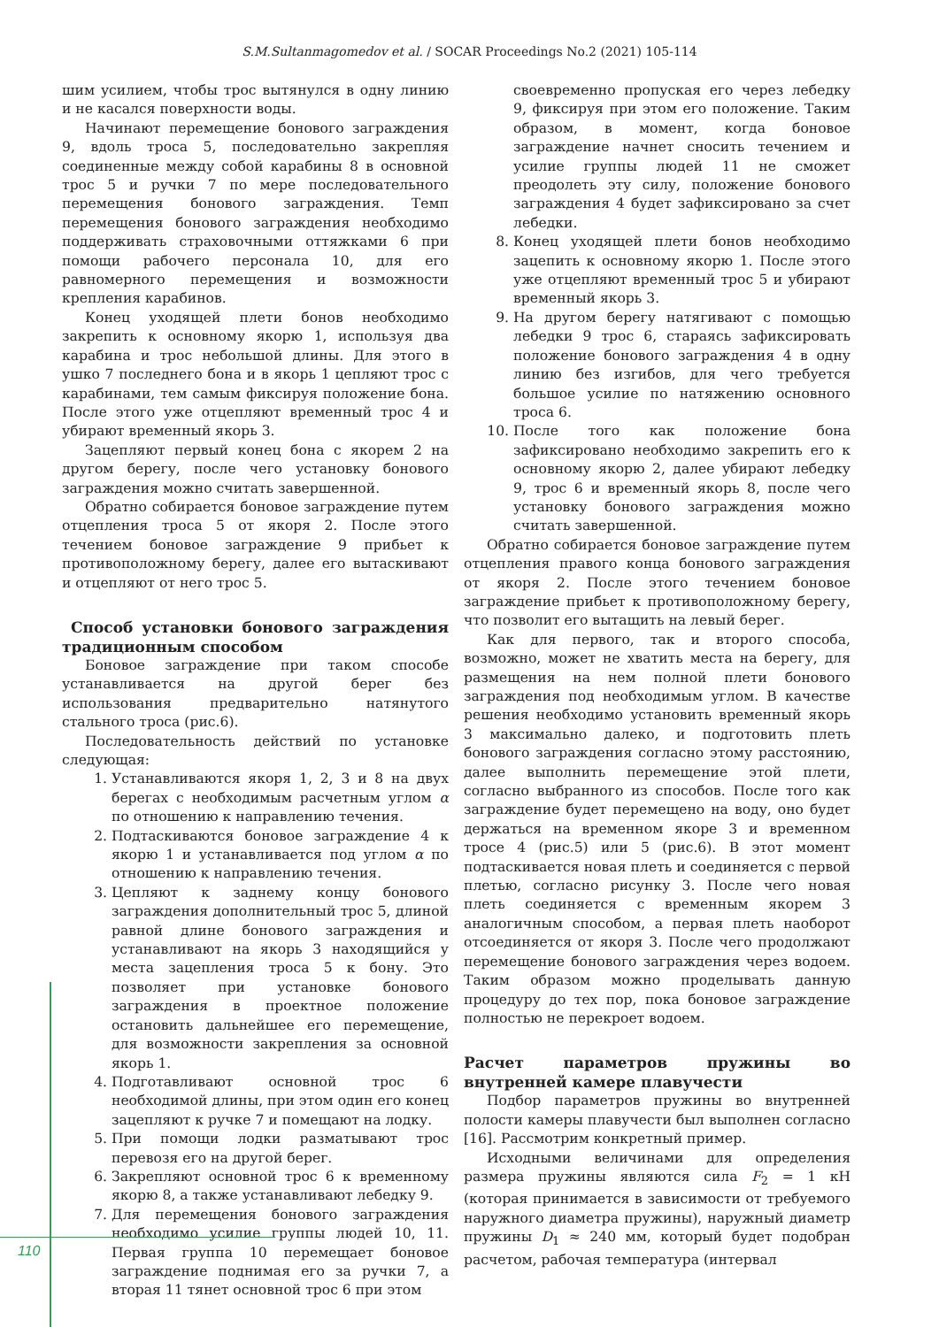S.M.Sultanmagomedov et al. / SOCAR Proceedings No.2 (2021) 105-114
шим усилием, чтобы трос вытянулся в одну линию и не касался поверхности воды.
Начинают перемещение бонового заграждения 9, вдоль троса 5, последовательно закрепляя соединенные между собой карабины 8 в основной трос 5 и ручки 7 по мере последовательного перемещения бонового заграждения. Темп перемещения бонового заграждения необходимо поддерживать страховочными оттяжками 6 при помощи рабочего персонала 10, для его равномерного перемещения и возможности крепления карабинов.
Конец уходящей плети бонов необходимо закрепить к основному якорю 1, используя два карабина и трос небольшой длины. Для этого в ушко 7 последнего бона и в якорь 1 цепляют трос с карабинами, тем самым фиксируя положение бона. После этого уже отцепляют временный трос 4 и убирают временный якорь 3.
Зацепляют первый конец бона с якорем 2 на другом берегу, после чего установку бонового заграждения можно считать завершенной.
Обратно собирается боновое заграждение путем отцепления троса 5 от якоря 2. После этого течением боновое заграждение 9 прибьет к противоположному берегу, далее его вытаскивают и отцепляют от него трос 5.
Способ установки бонового заграждения традиционным способом
Боновое заграждение при таком способе устанавливается на другой берег без использования предварительно натянутого стального троса (рис.6).
Последовательность действий по установке следующая:
1. Устанавливаются якоря 1, 2, 3 и 8 на двух берегах с необходимым расчетным углом α по отношению к направлению течения.
2. Подтаскиваются боновое заграждение 4 к якорю 1 и устанавливается под углом α по отношению к направлению течения.
3. Цепляют к заднему концу бонового заграждения дополнительный трос 5, длиной равной длине бонового заграждения и устанавливают на якорь 3 находящийся у места зацепления троса 5 к бону. Это позволяет при установке бонового заграждения в проектное положение остановить дальнейшее его перемещение, для возможности закрепления за основной якорь 1.
4. Подготавливают основной трос 6 необходимой длины, при этом один его конец зацепляют к ручке 7 и помещают на лодку.
5. При помощи лодки разматывают трос перевозя его на другой берег.
6. Закрепляют основной трос 6 к временному якорю 8, а также устанавливают лебедку 9.
7. Для перемещения бонового заграждения необходимо усилие группы людей 10, 11. Первая группа 10 перемещает боновое заграждение поднимая его за ручки 7, а вторая 11 тянет основной трос 6 при этом
своевременно пропуская его через лебедку 9, фиксируя при этом его положение. Таким образом, в момент, когда боновое заграждение начнет сносить течением и усилие группы людей 11 не сможет преодолеть эту силу, положение бонового заграждения 4 будет зафиксировано за счет лебедки.
8. Конец уходящей плети бонов необходимо зацепить к основному якорю 1. После этого уже отцепляют временный трос 5 и убирают временный якорь 3.
9. На другом берегу натягивают с помощью лебедки 9 трос 6, стараясь зафиксировать положение бонового заграждения 4 в одну линию без изгибов, для чего требуется большое усилие по натяжению основного троса 6.
10. После того как положение бона зафиксировано необходимо закрепить его к основному якорю 2, далее убирают лебедку 9, трос 6 и временный якорь 8, после чего установку бонового заграждения можно считать завершенной.
Обратно собирается боновое заграждение путем отцепления правого конца бонового заграждения от якоря 2. После этого течением боновое заграждение прибьет к противоположному берегу, что позволит его вытащить на левый берег.
Как для первого, так и второго способа, возможно, может не хватить места на берегу, для размещения на нем полной плети бонового заграждения под необходимым углом. В качестве решения необходимо установить временный якорь 3 максимально далеко, и подготовить плеть бонового заграждения согласно этому расстоянию, далее выполнить перемещение этой плети, согласно выбранного из способов. После того как заграждение будет перемещено на воду, оно будет держаться на временном якоре 3 и временном тросе 4 (рис.5) или 5 (рис.6). В этот момент подтаскивается новая плеть и соединяется с первой плетью, согласно рисунку 3. После чего новая плеть соединяется с временным якорем 3 аналогичным способом, а первая плеть наоборот отсоединяется от якоря 3. После чего продолжают перемещение бонового заграждения через водоем. Таким образом можно проделывать данную процедуру до тех пор, пока боновое заграждение полностью не перекроет водоем.
Расчет параметров пружины во внутренней камере плавучести
Подбор параметров пружины во внутренней полости камеры плавучести был выполнен согласно [16]. Рассмотрим конкретный пример.
Исходными величинами для определения размера пружины являются сила F<sub>2</sub> = 1 кН (которая принимается в зависимости от требуемого наружного диаметра пружины), наружный диаметр пружины D<sub>1</sub> ≈ 240 мм, который будет подобран расчетом, рабочая температура (интервал
110